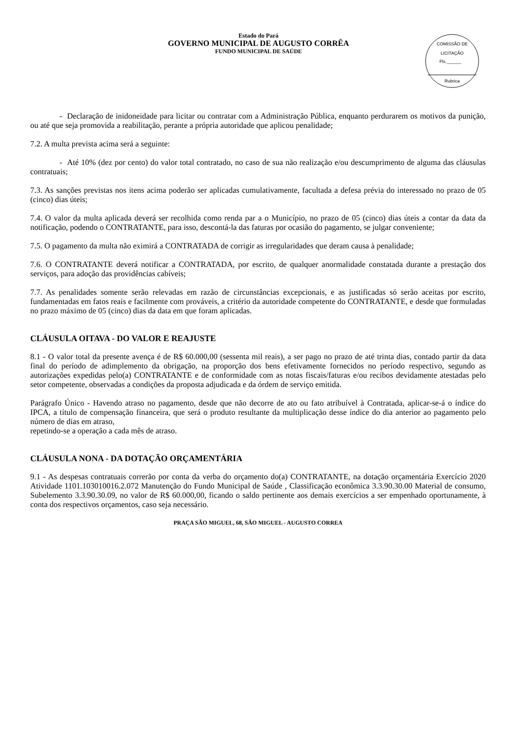Estado do Pará
GOVERNO MUNICIPAL DE AUGUSTO CORRÊA
FUNDO MUNICIPAL DE SAÚDE
COMISSÃO DE LICITAÇÃO
Fls.______
Rubrica
- Declaração de inidoneidade para licitar ou contratar com a Administração Pública, enquanto perdurarem os motivos da punição, ou até que seja promovida a reabilitação, perante a própria autoridade que aplicou penalidade;
7.2. A multa prevista acima será a seguinte:
- Até 10% (dez por cento) do valor total contratado, no caso de sua não realização e/ou descumprimento de alguma das cláusulas contratuais;
7.3. As sanções previstas nos itens acima poderão ser aplicadas cumulativamente, facultada a defesa prévia do interessado no prazo de 05 (cinco) dias úteis;
7.4. O valor da multa aplicada deverá ser recolhida como renda par a o Município, no prazo de 05 (cinco) dias úteis a contar da data da notificação, podendo o CONTRATANTE, para isso, descontá-la das faturas por ocasião do pagamento, se julgar conveniente;
7.5. O pagamento da multa não eximirá a CONTRATADA de corrigir as irregularidades que deram causa à penalidade;
7.6. O CONTRATANTE deverá notificar a CONTRATADA, por escrito, de qualquer anormalidade constatada durante a prestação dos serviços, para adoção das providências cabíveis;
7.7. As penalidades somente serão relevadas em razão de circunstâncias excepcionais, e as justificadas só serão aceitas por escrito, fundamentadas em fatos reais e facilmente com prováveis, a critério da autoridade competente do CONTRATANTE, e desde que formuladas no prazo máximo de 05 (cinco) dias da data em que foram aplicadas.
CLÁUSULA OITAVA - DO VALOR E REAJUSTE
8.1 - O valor total da presente avença é de R$ 60.000,00 (sessenta mil reais), a ser pago no prazo de até trinta dias, contado partir da data final do período de adimplemento da obrigação, na proporção dos bens efetivamente fornecidos no período respectivo, segundo as autorizações expedidas pelo(a) CONTRATANTE e de conformidade com as notas fiscais/faturas e/ou recibos devidamente atestadas pelo setor competente, observadas a condições da proposta adjudicada e da órdem de serviço emitida.
Parágrafo Único - Havendo atraso no pagamento, desde que não decorre de ato ou fato atribuível à Contratada, aplicar-se-á o índice do IPCA, a título de compensação financeira, que será o produto resultante da multiplicação desse índice do dia anterior ao pagamento pelo número de dias em atraso,
repetindo-se a operação a cada mês de atraso.
CLÁUSULA NONA - DA DOTAÇÃO ORÇAMENTÁRIA
9.1 - As despesas contratuais correrão por conta da verba do orçamento do(a) CONTRATANTE, na dotação orçamentária Exercício 2020 Atividade 1101.103010016.2.072 Manutenção do Fundo Municipal de Saúde , Classificação econômica 3.3.90.30.00 Material de consumo, Subelemento 3.3.90.30.09, no valor de R$ 60.000,00, ficando o saldo pertinente aos demais exercícios a ser empenhado oportunamente, à conta dos respectivos orçamentos, caso seja necessário.
PRAÇA SÃO MIGUEL, 68, SÃO MIGUEL - AUGUSTO CORREA